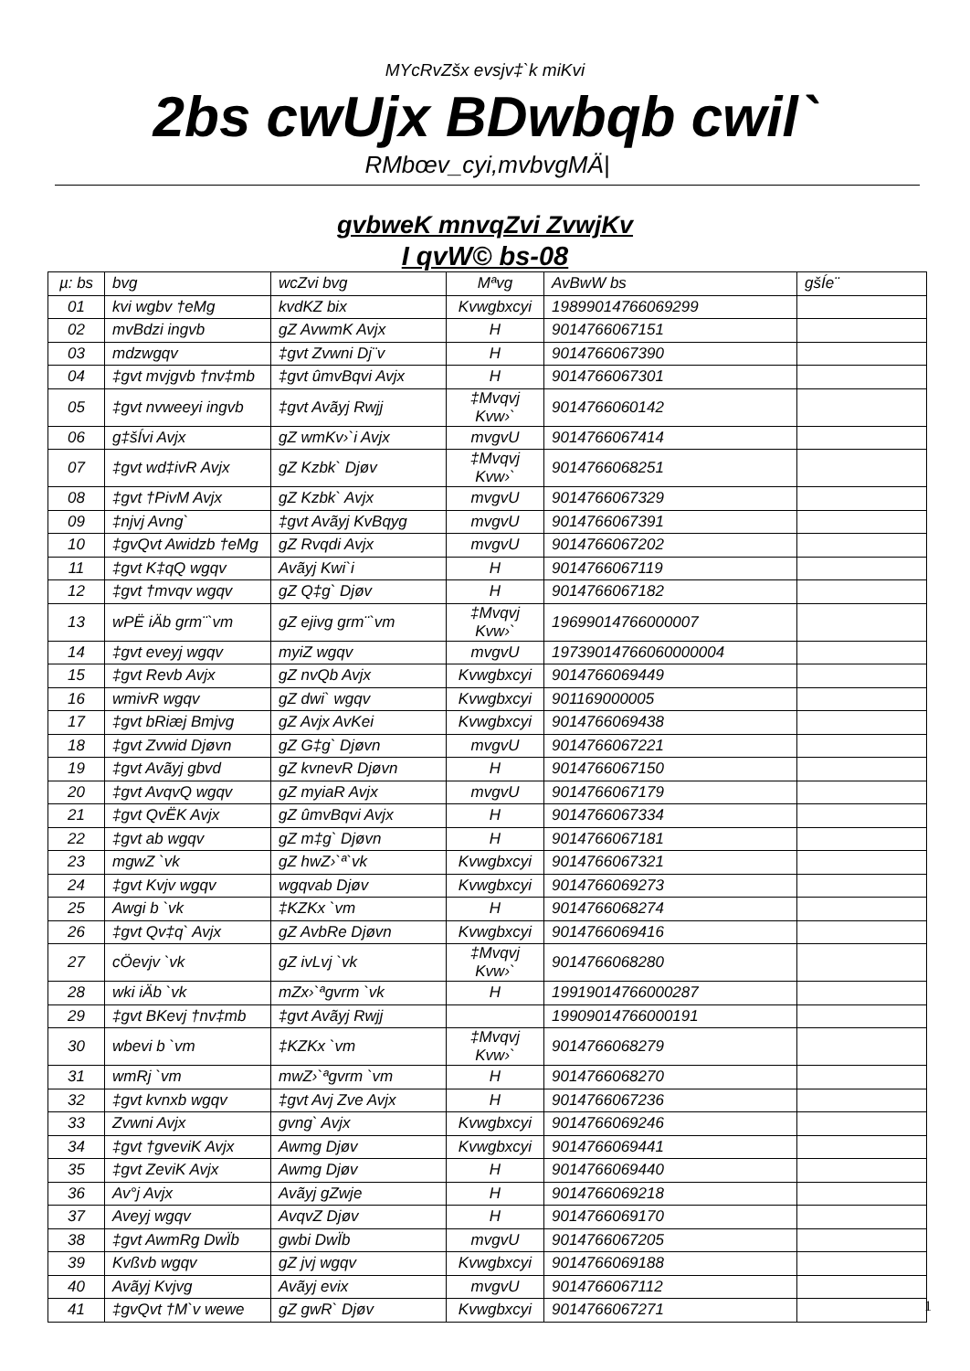MYcRvZšx evsjv‡`k miKvi
2bs cwUjx BDwbqb cwil`
RMbœv_cyi,mvbvgMÄ|
gvbweK mnvqZvi ZvwjKv
I qvW© bs-08
| µ: bs | bvg | wcZvi bvg | Mªvg | AvBwW bs | gšÍe¨ |
| --- | --- | --- | --- | --- | --- |
| 01 | kvi wgbv †eMg | kvdKZ bix | Kvwgbxcyi | 19899014766069299 | |
| 02 | mvBdzi ingvb | gZ AvwmK Avjx | H | 9014766067151 | |
| 03 | mdzwgqv | ‡gvt Zvwni Dj¨v | H | 9014766067390 | |
| 04 | ‡gvt mvjgvb †nv‡mb | ‡gvt ûmvBqvi Avjx | H | 9014766067301 | |
| 05 | ‡gvt nvweeyi ingvb | ‡gvt Avãyj Rwjj | ‡Mvqvj Kvw›` | 9014766060142 | |
| 06 | g‡šÍvi Avjx | gZ wmKv›`i Avjx | mvgvU | 9014766067414 | |
| 07 | ‡gvt wd‡ivR Avjx | gZ Kzbk` Djøv | ‡Mvqvj Kvw›` | 9014766068251 | |
| 08 | ‡gvt †PivM Avjx | gZ Kzbk` Avjx | mvgvU | 9014766067329 | |
| 09 | ‡njvj Avng` | ‡gvt Avãyj KvBqyg | mvgvU | 9014766067391 | |
| 10 | ‡gvQvt Awidzb †eMg | gZ Rvqdi Avjx | mvgvU | 9014766067202 | |
| 11 | ‡gvt K‡qQ wgqv | Avãyj Kwi`i | H | 9014766067119 | |
| 12 | ‡gvt †mvqv wgqv | gZ Q‡g` Djøv | H | 9014766067182 | |
| 13 | wPË iÄb grm¨`vm | gZ ejivg grm¨`vm | ‡Mvqvj Kvw›` | 19699014766000007 | |
| 14 | ‡gvt eveyj wgqv | myiZ wgqv | mvgvU | 19739014766060000004 | |
| 15 | ‡gvt Revb Avjx | gZ nvQb Avjx | Kvwgbxcyi | 9014766069449 | |
| 16 | wmivR wgqv | gZ dwi` wgqv | Kvwgbxcyi | 901169000005 | |
| 17 | ‡gvt bRiæj Bmjvg | gZ Avjx AvKei | Kvwgbxcyi | 9014766069438 | |
| 18 | ‡gvt Zvwid Djøvn | gZ G‡g` Djøvn | mvgvU | 9014766067221 | |
| 19 | ‡gvt Avãyj gbvd | gZ kvnevR Djøvn | H | 9014766067150 | |
| 20 | ‡gvt AvqvQ wgqv | gZ myiaR Avjx | mvgvU | 9014766067179 | |
| 21 | ‡gvt QvËK Avjx | gZ ûmvBqvi Avjx | H | 9014766067334 | |
| 22 | ‡gvt ab wgqv | gZ m‡g` Djøvn | H | 9014766067181 | |
| 23 | mgwZ `vk | gZ hwZ›`ª`vk | Kvwgbxcyi | 9014766067321 | |
| 24 | ‡gvt Kvjv wgqv | wgqvab Djøv | Kvwgbxcyi | 9014766069273 | |
| 25 | Awgi b `vk | ‡KZKx `vm | H | 9014766068274 | |
| 26 | ‡gvt Qv‡q` Avjx | gZ AvbRe Djøvn | Kvwgbxcyi | 9014766069416 | |
| 27 | cÖevjv `vk | gZ ivLvj `vk | ‡Mvqvj Kvw›` | 9014766068280 | |
| 28 | wki iÄb `vk | mZx›`ªgvrm `vk | H | 19919014766000287 | |
| 29 | ‡gvt BKevj †nv‡mb | ‡gvt Avãyj Rwjj | | 19909014766000191 | |
| 30 | wbevi b `vm | ‡KZKx `vm | ‡Mvqvj Kvw›` | 9014766068279 | |
| 31 | wmRj `vm | mwZ›`ªgvrm `vm | H | 9014766068270 | |
| 32 | ‡gvt kvnxb wgqv | ‡gvt Avj Zve Avjx | H | 9014766067236 | |
| 33 | Zvwni Avjx | gvng` Avjx | Kvwgbxcyi | 9014766069246 | |
| 34 | ‡gvt †gveviK Avjx | Awmg Djøv | Kvwgbxcyi | 9014766069441 | |
| 35 | ‡gvt ZeviK Avjx | Awmg Djøv | H | 9014766069440 | |
| 36 | Av°j Avjx | Avãyj gZwje | H | 9014766069218 | |
| 37 | Aveyj wgqv | AvqvZ Djøv | H | 9014766069170 | |
| 38 | ‡gvt AwmRg DwÏb | gwbi DwÏb | mvgvU | 9014766067205 | |
| 39 | Kvßvb wgqv | gZ jvj wgqv | Kvwgbxcyi | 9014766069188 | |
| 40 | Avãyj Kvjvg | Avãyj evix | mvgvU | 9014766067112 | |
| 41 | ‡gvQvt †M`v wewe | gZ gwR` Djøv | Kvwgbxcyi | 9014766067271 | |
1